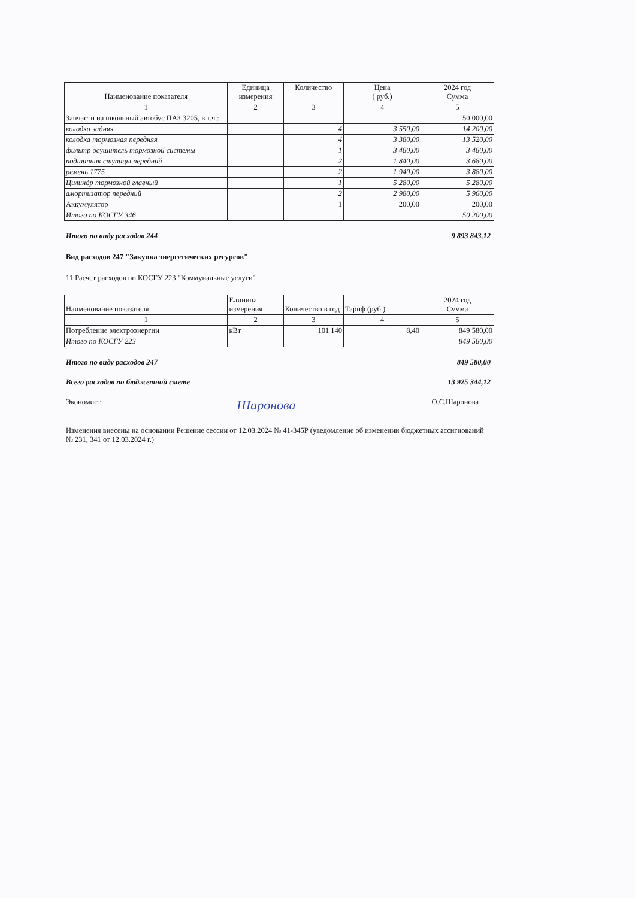| Наименование показателя | Единица измерения | Количество | Цена ( руб.) | 2024 год Сумма |
| --- | --- | --- | --- | --- |
| 1 | 2 | 3 | 4 | 5 |
| Запчасти на школьный автобус ПАЗ 3205, в т.ч.: | | | | 50 000,00 |
| колодка задняя | | 4 | 3 550,00 | 14 200,00 |
| колодка тормозная передняя | | 4 | 3 380,00 | 13 520,00 |
| фильтр осушитель тормозной системы | | 1 | 3 480,00 | 3 480,00 |
| подшипник ступицы передний | | 2 | 1 840,00 | 3 680,00 |
| ремень 1775 | | 2 | 1 940,00 | 3 880,00 |
| Цилиндр тормозной главный | | 1 | 5 280,00 | 5 280,00 |
| амортизатор передний | | 2 | 2 980,00 | 5 960,00 |
| Аккумулятор | | 1 | 200,00 | 200,00 |
| Итого по КОСГУ 346 | | | | 50 200,00 |
Итого по виду расходов 244 9 893 843,12
Вид расходов 247 "Закупка энергетических ресурсов"
11.Расчет расходов по КОСГУ 223 "Коммунальные услуги"
| Наименование показателя | Единица измерения | Количество в год | Тариф (руб.) | 2024 год Сумма |
| --- | --- | --- | --- | --- |
| 1 | 2 | 3 | 4 | 5 |
| Потребление электроэнергии | кВт | 101 140 | 8,40 | 849 580,00 |
| Итого по КОСГУ 223 | | | | 849 580,00 |
Итого по виду расходов 247 849 580,00
Всего расходов по бюджетной смете 13 925 344,12
Экономист Шаронова О.С.Шаронова
Изменения внесены на основании Решение сессии от 12.03.2024 № 41-345Р (уведомление об изменении бюджетных ассигнований № 231, 341 от 12.03.2024 г.)